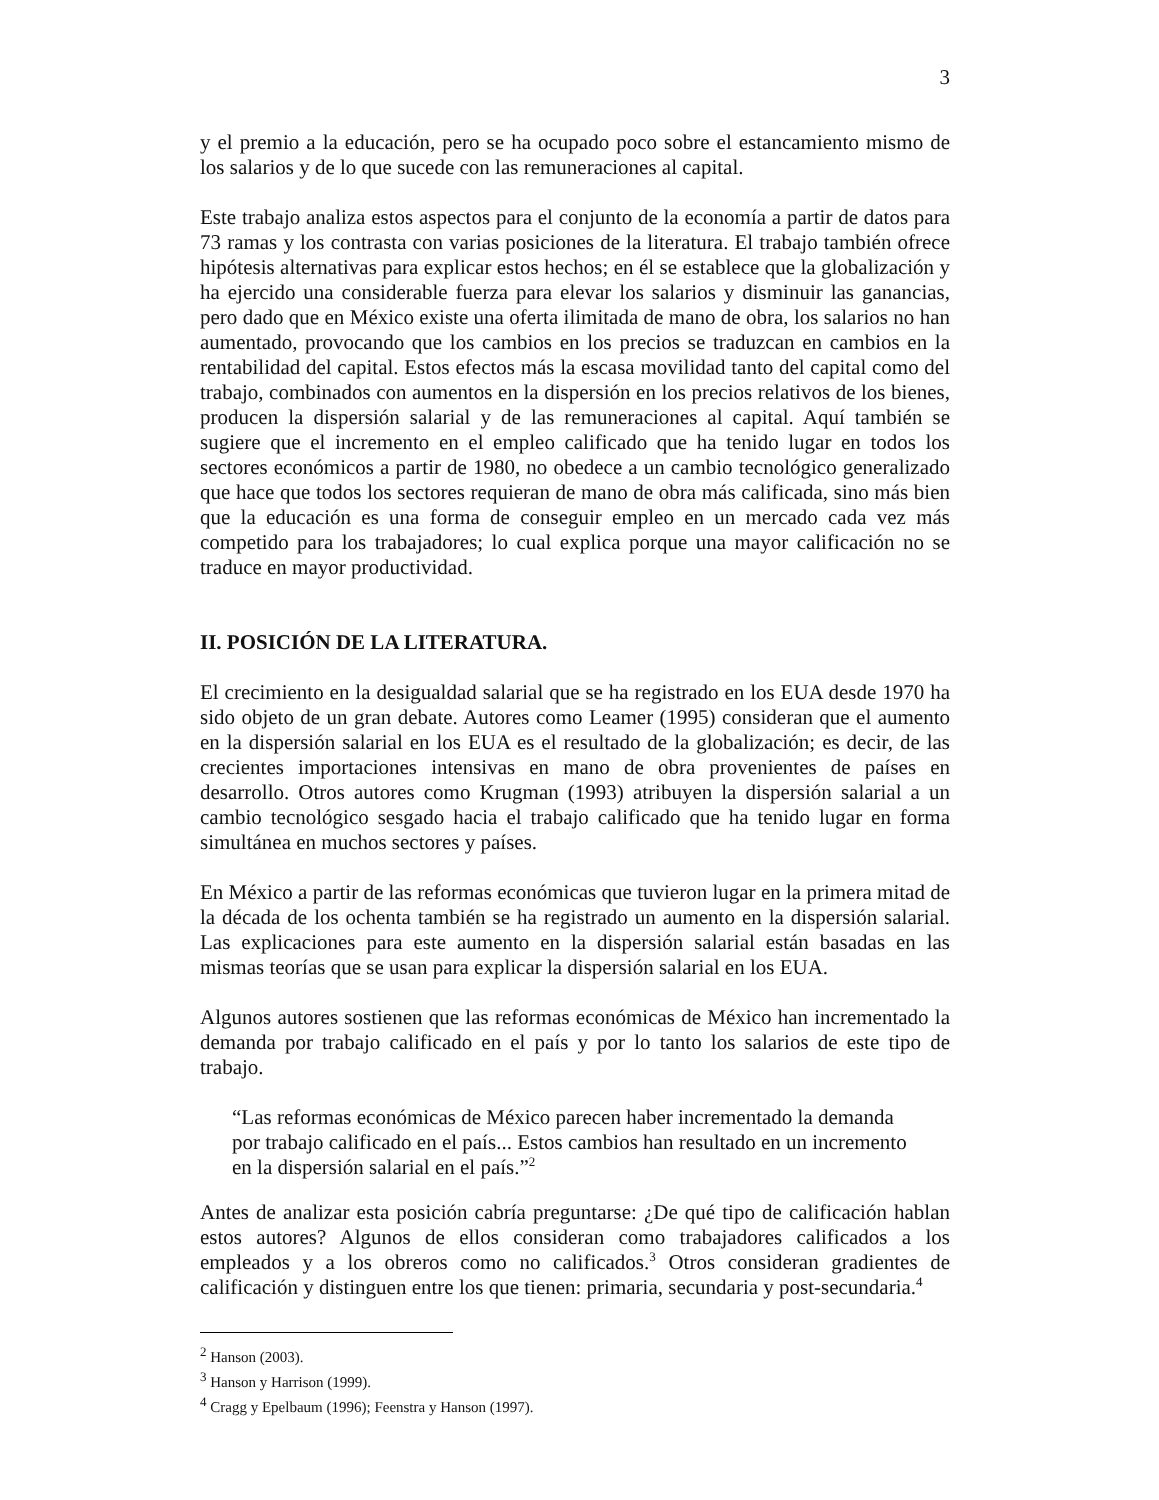3
y el premio a la educación, pero se ha ocupado poco sobre el estancamiento mismo de los salarios y de lo que sucede con las remuneraciones al capital.
Este trabajo analiza estos aspectos para el conjunto de la economía a partir de datos para 73 ramas y los contrasta con varias posiciones de la literatura. El trabajo también ofrece hipótesis alternativas para explicar estos hechos; en él se establece que la globalización y ha ejercido una considerable fuerza para elevar los salarios y disminuir las ganancias, pero dado que en México existe una oferta ilimitada de mano de obra, los salarios no han aumentado, provocando que los cambios en los precios se traduzcan en cambios en la rentabilidad del capital. Estos efectos más la escasa movilidad tanto del capital como del trabajo, combinados con aumentos en la dispersión en los precios relativos de los bienes, producen la dispersión salarial y de las remuneraciones al capital. Aquí también se sugiere que el incremento en el empleo calificado que ha tenido lugar en todos los sectores económicos a partir de 1980, no obedece a un cambio tecnológico generalizado que hace que todos los sectores requieran de mano de obra más calificada, sino más bien que la educación es una forma de conseguir empleo en un mercado cada vez más competido para los trabajadores; lo cual explica porque una mayor calificación no se traduce en mayor productividad.
II. POSICIÓN DE LA LITERATURA.
El crecimiento en la desigualdad salarial que se ha registrado en los EUA desde 1970 ha sido objeto de un gran debate. Autores como Leamer (1995) consideran que el aumento en la dispersión salarial en los EUA es el resultado de la globalización; es decir, de las crecientes importaciones intensivas en mano de obra provenientes de países en desarrollo. Otros autores como Krugman (1993) atribuyen la dispersión salarial a un cambio tecnológico sesgado hacia el trabajo calificado que ha tenido lugar en forma simultánea en muchos sectores y países.
En México a partir de las reformas económicas que tuvieron lugar en la primera mitad de la década de los ochenta también se ha registrado un aumento en la dispersión salarial. Las explicaciones para este aumento en la dispersión salarial están basadas en las mismas teorías que se usan para explicar la dispersión salarial en los EUA.
Algunos autores sostienen que las reformas económicas de México han incrementado la demanda por trabajo calificado en el país y por lo tanto los salarios de este tipo de trabajo.
“Las reformas económicas de México parecen haber incrementado la demanda por trabajo calificado en el país... Estos cambios han resultado en un incremento en la dispersión salarial en el país.”<sup>2</sup>
Antes de analizar esta posición cabría preguntarse: ¿De qué tipo de calificación hablan estos autores? Algunos de ellos consideran como trabajadores calificados a los empleados y a los obreros como no calificados.<sup>3</sup> Otros consideran gradientes de calificación y distinguen entre los que tienen: primaria, secundaria y post-secundaria.<sup>4</sup>
<sup>2</sup> Hanson (2003).
<sup>3</sup> Hanson y Harrison (1999).
<sup>4</sup> Cragg y Epelbaum (1996); Feenstra y Hanson (1997).